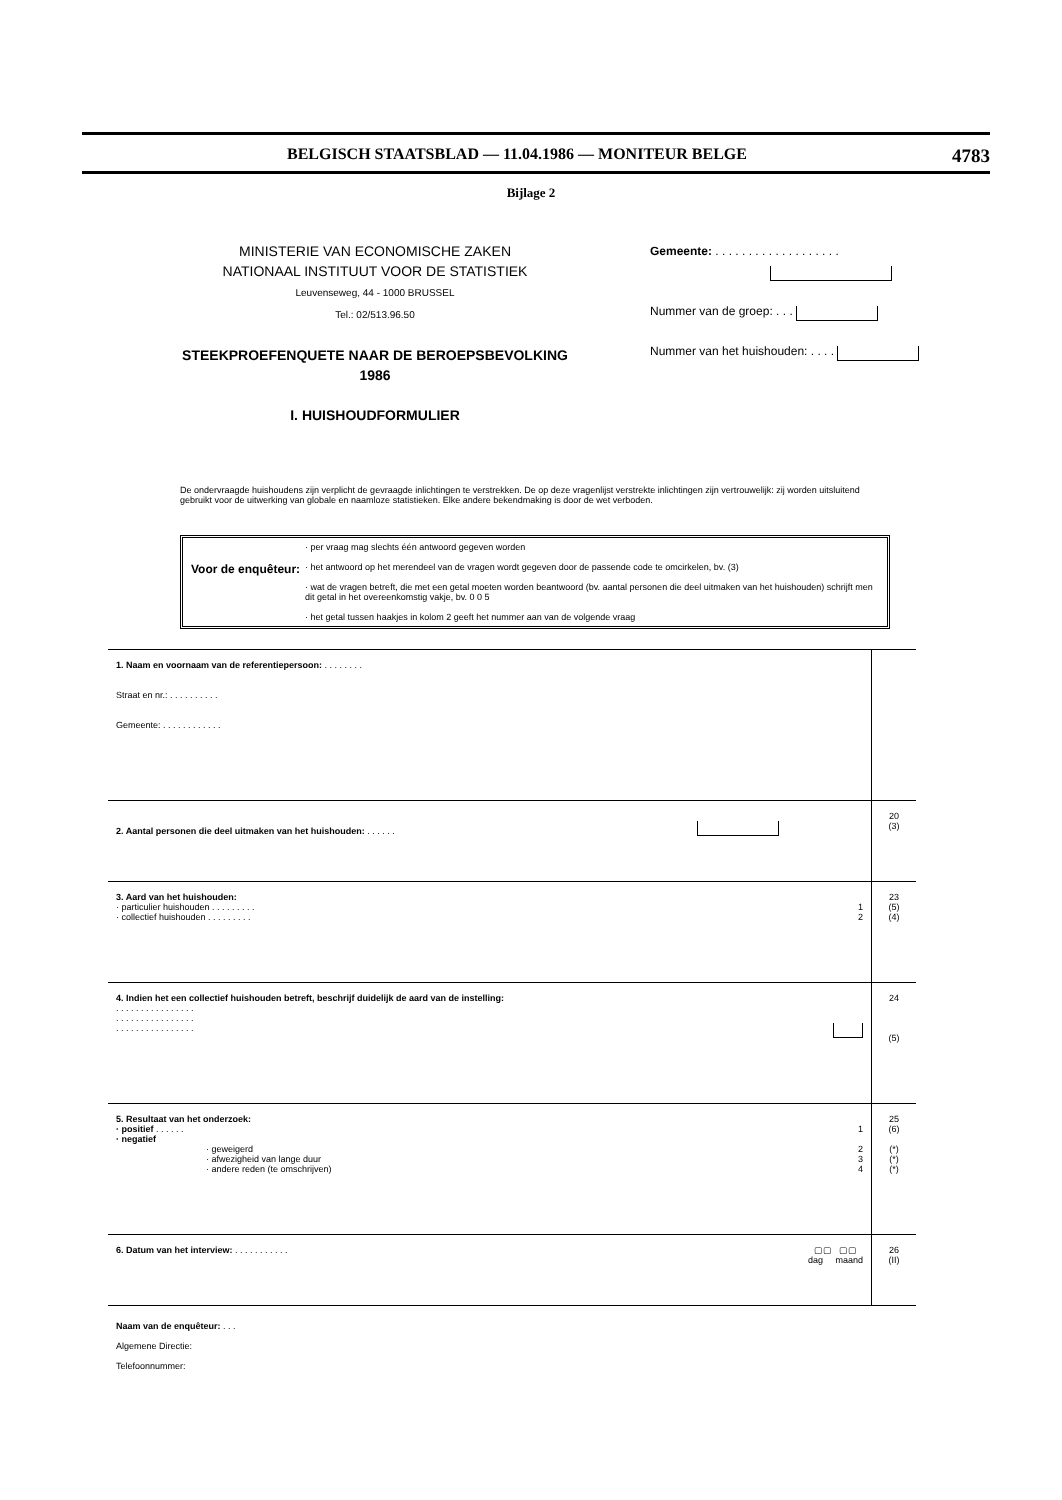BELGISCH STAATSBLAD — 11.04.1986 — MONITEUR BELGE 4783
Bijlage 2
MINISTERIE VAN ECONOMISCHE ZAKEN
NATIONAAL INSTITUUT VOOR DE STATISTIEK
Leuvenseweg, 44 - 1000 BRUSSEL
Tel.: 02/513.96.50
STEEKPROEFENQUETE NAAR DE BEROEPSBEVOLKING
1986
I. HUISHOUDFORMULIER
Gemeente: . . . . . . . . . . . . . . . . . . .
Nummer van de groep: . . .
Nummer van het huishouden: . . . .
De ondervraagde huishoudens zijn verplicht de gevraagde inlichtingen te verstrekken. De op deze vragenlijst verstrekte inlichtingen zijn vertrouwelijk: zij worden uitsluitend gebruikt voor de uitwerking van globale en naamloze statistieken. Elke andere bekendmaking is door de wet verboden.
Voor de enquêteur:
· per vraag mag slechts één antwoord gegeven worden
· het antwoord op het merendeel van de vragen wordt gegeven door de passende code te omcirkelen, bv. (3)
· wat de vragen betreft, die met een getal moeten worden beantwoord (bv. aantal personen die deel uitmaken van het huishouden) schrijft men dit getal in het overeenkomstig vakje, bv. 0 0 5
· het getal tussen haakjes in kolom 2 geeft het nummer aan van de volgende vraag
| 1. Naam en voornaam van de referentiepersoon: . . . . . . . . Straat en nr.: . . . . . . . . . . Gemeente: . . . . . . . . . . . . | |
| 2. Aantal personen die deel uitmaken van het huishouden: . . . . . . | 20 (3) |
| 3. Aard van het huishouden: · particulier huishouden . . . . . . . . . 1 · collectief huishouden . . . . . . . . . 2 | 23 (5) (4) |
| 4. Indien het een collectief huishouden betreft, beschrijf duidelijk de aard van de instelling: . . . . . . . . . . . . . . . . . . . . . . . . . . . . . . . . . . . . . . . . . . . . . . . . | 24 (5) |
| 5. Resultaat van het onderzoek: · positief . . . . . . 1 · negatief · geweigerd 2 · afwezigheid van lange duur 3 · andere reden (te omschrijven) 4 | 25 (6) (*) (*) (*) |
| 6. Datum van het interview: . . . . . . . . . . . ▢▢ ▢▢ dag maand | 26 (II) |
Naam van de enquêteur: . . .
Algemene Directie:
Telefoonnummer: